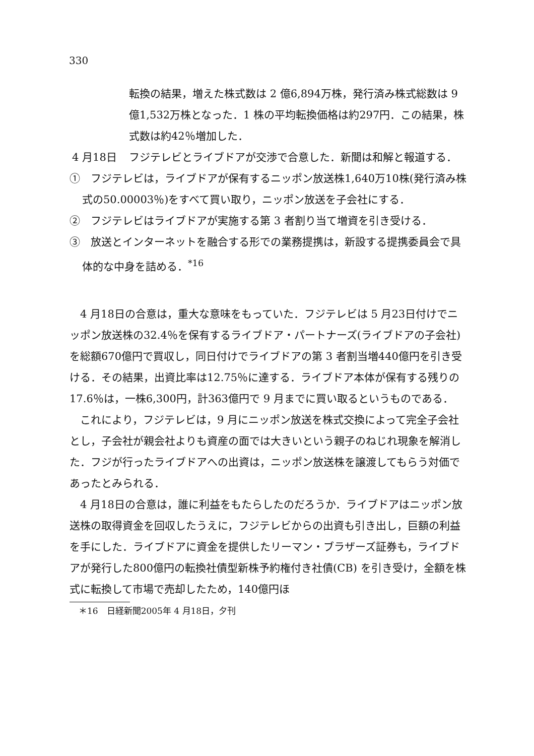330
転換の結果，増えた株式数は 2 億6,894万株，発行済み株式総数は 9 億1,532万株となった．1 株の平均転換価格は約297円．この結果，株式数は約42％増加した．
4 月18日 フジテレビとライブドアが交渉で合意した．新聞は和解と報道する．
①　フジテレビは，ライブドアが保有するニッポン放送株1,640万10株(発行済み株式の50.00003％)をすべて買い取り，ニッポン放送を子会社にする．
②　フジテレビはライブドアが実施する第 3 者割り当て増資を引き受ける．
③　放送とインターネットを融合する形での業務提携は，新設する提携委員会で具体的な中身を詰める．<sup>*16</sup>
4 月18日の合意は，重大な意味をもっていた．フジテレビは 5 月23日付けでニッポン放送株の32.4％を保有するライブドア・パートナーズ(ライブドアの子会社)を総額670億円で買収し，同日付けでライブドアの第 3 者割当増440億円を引き受ける．その結果，出資比率は12.75％に達する．ライブドア本体が保有する残りの17.6％は，一株6,300円，計363億円で 9 月までに買い取るというものである．
これにより，フジテレビは，9 月にニッポン放送を株式交換によって完全子会社とし，子会社が親会社よりも資産の面では大きいという親子のねじれ現象を解消した．フジが行ったライブドアへの出資は，ニッポン放送株を譲渡してもらう対価であったとみられる．
4 月18日の合意は，誰に利益をもたらしたのだろうか．ライブドアはニッポン放送株の取得資金を回収したうえに，フジテレビからの出資も引き出し，巨額の利益を手にした．ライブドアに資金を提供したリーマン・ブラザーズ証券も，ライブドアが発行した800億円の転換社債型新株予約権付き社債(CB) を引き受け，全額を株式に転換して市場で売却したため，140億円ほ
＊16　日経新聞2005年 4 月18日，夕刊